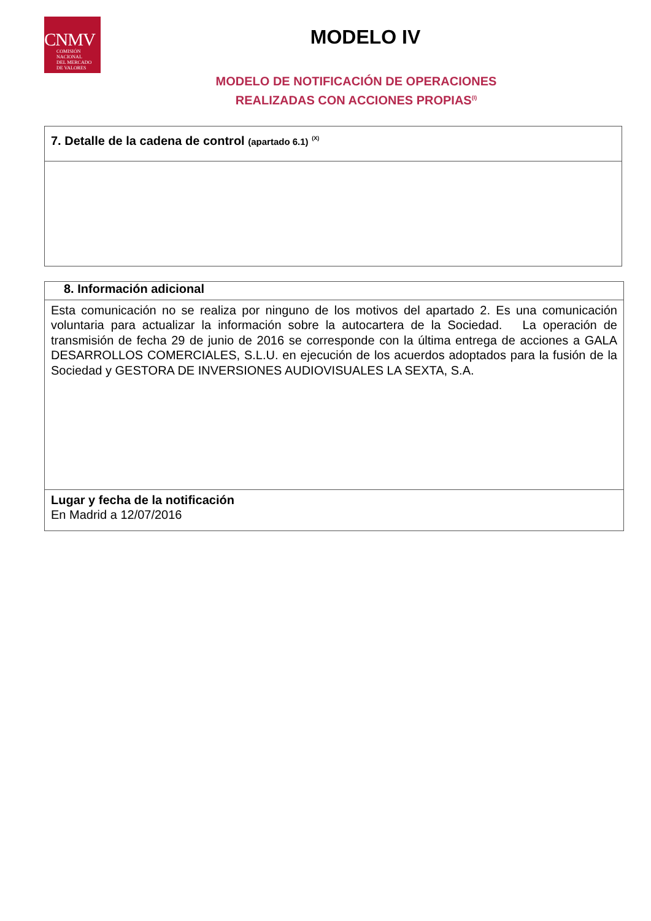CNMV
COMISIÓN
NACIONAL
DEL MERCADO
DE VALORES
MODELO IV
MODELO DE NOTIFICACIÓN DE OPERACIONES
REALIZADAS CON ACCIONES PROPIAS<sup>(I)</sup>
| 7. Detalle de la cadena de control (apartado 6.1) <sup>(X)</sup> |
| 8. Información adicional |
| Esta comunicación no se realiza por ninguno de los motivos del apartado 2. Es una comunicación voluntaria para actualizar la información sobre la autocartera de la Sociedad. La operación de transmisión de fecha 29 de junio de 2016 se corresponde con la última entrega de acciones a GALA DESARROLLOS COMERCIALES, S.L.U. en ejecución de los acuerdos adoptados para la fusión de la Sociedad y GESTORA DE INVERSIONES AUDIOVISUALES LA SEXTA, S.A. |
| Lugar y fecha de la notificación En Madrid a 12/07/2016 |